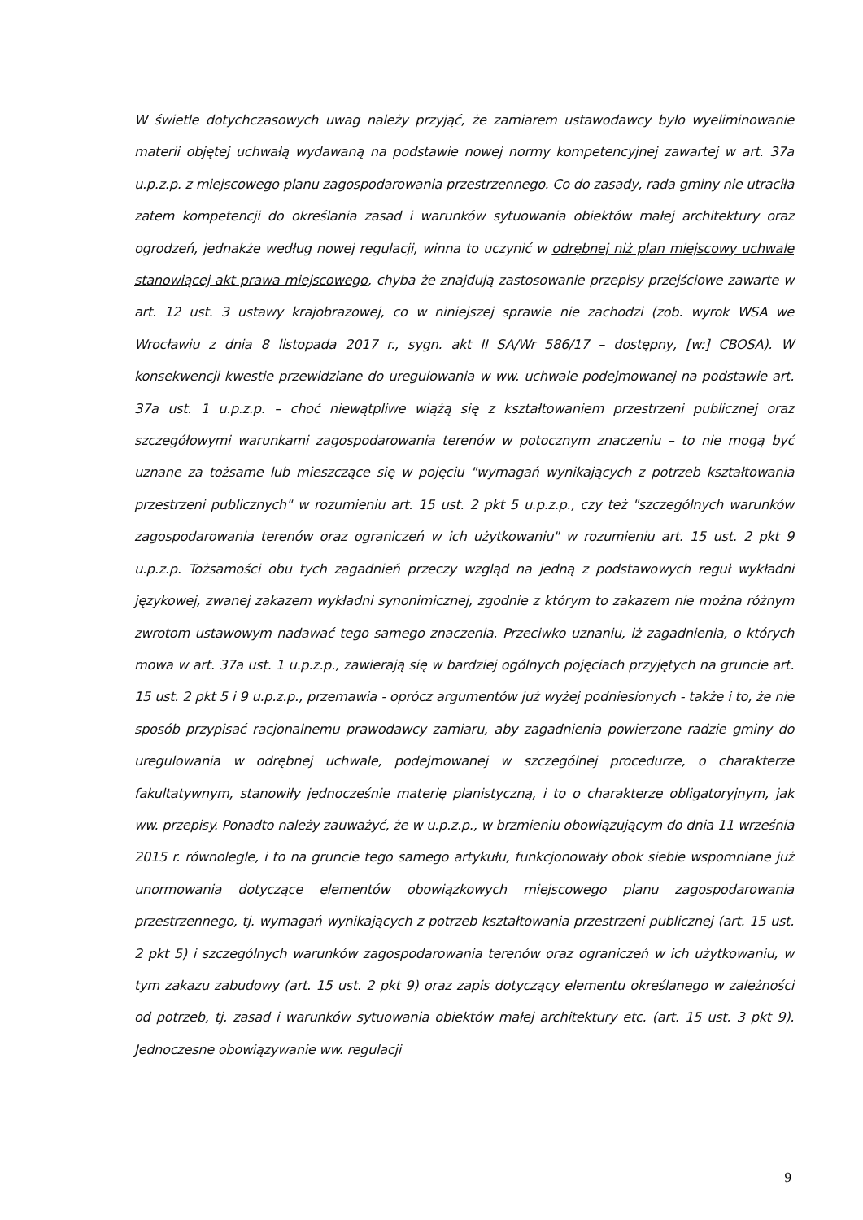W świetle dotychczasowych uwag należy przyjąć, że zamiarem ustawodawcy było wyeliminowanie materii objętej uchwałą wydawaną na podstawie nowej normy kompetencyjnej zawartej w art. 37a u.p.z.p. z miejscowego planu zagospodarowania przestrzennego. Co do zasady, rada gminy nie utraciła zatem kompetencji do określania zasad i warunków sytuowania obiektów małej architektury oraz ogrodzeń, jednakże według nowej regulacji, winna to uczynić w odrębnej niż plan miejscowy uchwale stanowiącej akt prawa miejscowego, chyba że znajdują zastosowanie przepisy przejściowe zawarte w art. 12 ust. 3 ustawy krajobrazowej, co w niniejszej sprawie nie zachodzi (zob. wyrok WSA we Wrocławiu z dnia 8 listopada 2017 r., sygn. akt II SA/Wr 586/17 – dostępny, [w:] CBOSA). W konsekwencji kwestie przewidziane do uregulowania w ww. uchwale podejmowanej na podstawie art. 37a ust. 1 u.p.z.p. – choć niewątpliwe wiążą się z kształtowaniem przestrzeni publicznej oraz szczegółowymi warunkami zagospodarowania terenów w potocznym znaczeniu – to nie mogą być uznane za tożsame lub mieszczące się w pojęciu "wymagań wynikających z potrzeb kształtowania przestrzeni publicznych" w rozumieniu art. 15 ust. 2 pkt 5 u.p.z.p., czy też "szczególnych warunków zagospodarowania terenów oraz ograniczeń w ich użytkowaniu" w rozumieniu art. 15 ust. 2 pkt 9 u.p.z.p. Tożsamości obu tych zagadnień przeczy wzgląd na jedną z podstawowych reguł wykładni językowej, zwanej zakazem wykładni synonimicznej, zgodnie z którym to zakazem nie można różnym zwrotom ustawowym nadawać tego samego znaczenia. Przeciwko uznaniu, iż zagadnienia, o których mowa w art. 37a ust. 1 u.p.z.p., zawierają się w bardziej ogólnych pojęciach przyjętych na gruncie art. 15 ust. 2 pkt 5 i 9 u.p.z.p., przemawia - oprócz argumentów już wyżej podniesionych - także i to, że nie sposób przypisać racjonalnemu prawodawcy zamiaru, aby zagadnienia powierzone radzie gminy do uregulowania w odrębnej uchwale, podejmowanej w szczególnej procedurze, o charakterze fakultatywnym, stanowiły jednocześnie materię planistyczną, i to o charakterze obligatoryjnym, jak ww. przepisy. Ponadto należy zauważyć, że w u.p.z.p., w brzmieniu obowiązującym do dnia 11 września 2015 r. równolegle, i to na gruncie tego samego artykułu, funkcjonowały obok siebie wspomniane już unormowania dotyczące elementów obowiązkowych miejscowego planu zagospodarowania przestrzennego, tj. wymagań wynikających z potrzeb kształtowania przestrzeni publicznej (art. 15 ust. 2 pkt 5) i szczególnych warunków zagospodarowania terenów oraz ograniczeń w ich użytkowaniu, w tym zakazu zabudowy (art. 15 ust. 2 pkt 9) oraz zapis dotyczący elementu określanego w zależności od potrzeb, tj. zasad i warunków sytuowania obiektów małej architektury etc. (art. 15 ust. 3 pkt 9). Jednoczesne obowiązywanie ww. regulacji
9